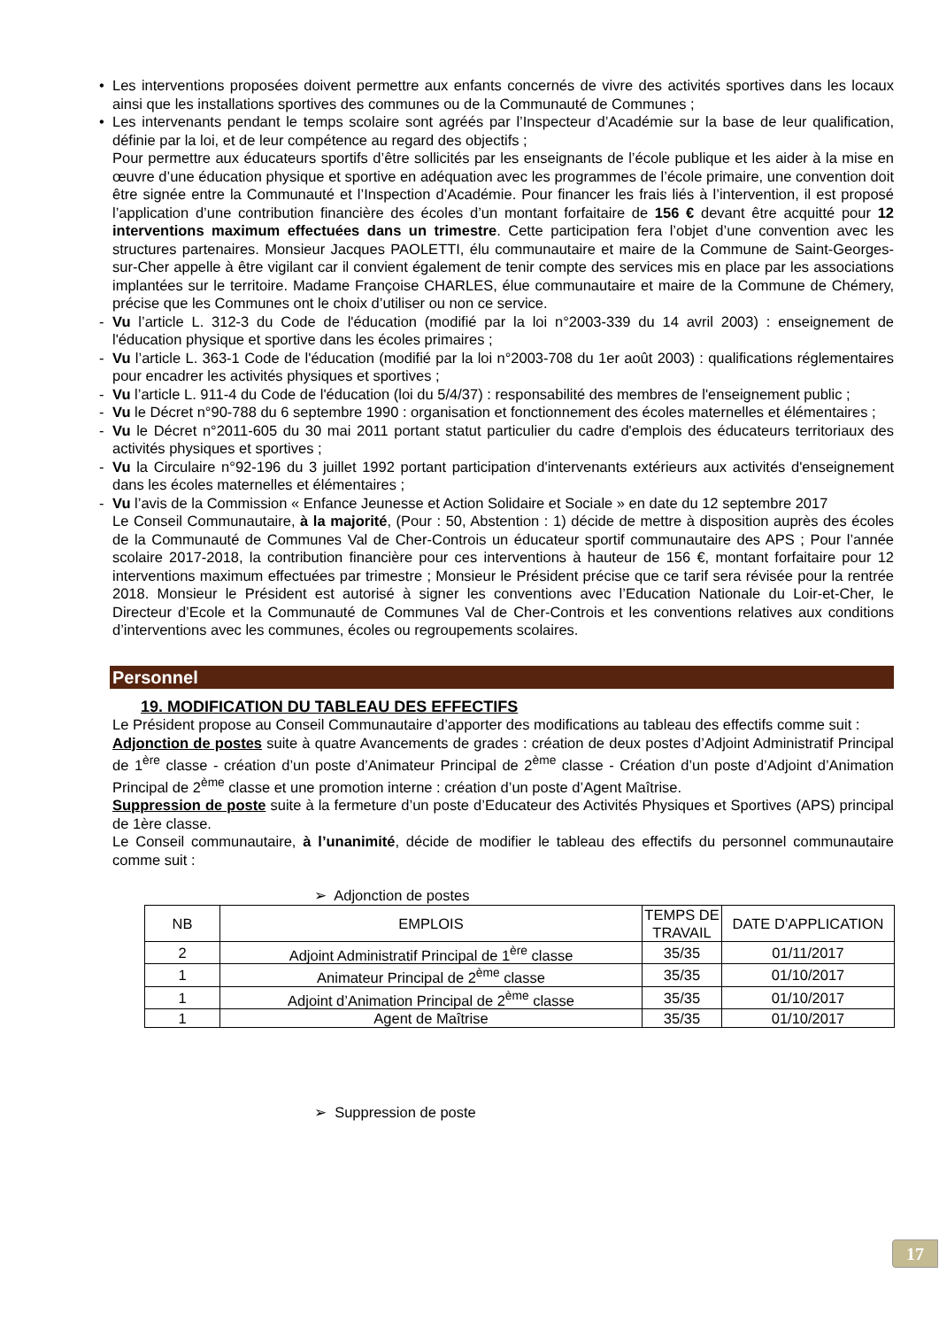• Les interventions proposées doivent permettre aux enfants concernés de vivre des activités sportives dans les locaux ainsi que les installations sportives des communes ou de la Communauté de Communes ;
• Les intervenants pendant le temps scolaire sont agréés par l’Inspecteur d’Académie sur la base de leur qualification, définie par la loi, et de leur compétence au regard des objectifs ;
Pour permettre aux éducateurs sportifs d’être sollicités par les enseignants de l’école publique et les aider à la mise en œuvre d’une éducation physique et sportive en adéquation avec les programmes de l’école primaire, une convention doit être signée entre la Communauté et l’Inspection d’Académie. Pour financer les frais liés à l’intervention, il est proposé l’application d’une contribution financière des écoles d’un montant forfaitaire de 156 € devant être acquitté pour 12 interventions maximum effectuées dans un trimestre. Cette participation fera l’objet d’une convention avec les structures partenaires. Monsieur Jacques PAOLETTI, élu communautaire et maire de la Commune de Saint-Georges-sur-Cher appelle à être vigilant car il convient également de tenir compte des services mis en place par les associations implantées sur le territoire. Madame Françoise CHARLES, élue communautaire et maire de la Commune de Chémery, précise que les Communes ont le choix d’utiliser ou non ce service.
- Vu l’article L. 312-3 du Code de l'éducation (modifié par la loi n°2003-339 du 14 avril 2003) : enseignement de l'éducation physique et sportive dans les écoles primaires ;
- Vu l’article L. 363-1 Code de l'éducation (modifié par la loi n°2003-708 du 1er août 2003) : qualifications réglementaires pour encadrer les activités physiques et sportives ;
- Vu l’article L. 911-4 du Code de l'éducation (loi du 5/4/37) : responsabilité des membres de l'enseignement public ;
- Vu le Décret n°90-788 du 6 septembre 1990 : organisation et fonctionnement des écoles maternelles et élémentaires ;
- Vu le Décret n°2011-605 du 30 mai 2011 portant statut particulier du cadre d'emplois des éducateurs territoriaux des activités physiques et sportives ;
- Vu la Circulaire n°92-196 du 3 juillet 1992 portant participation d'intervenants extérieurs aux activités d'enseignement dans les écoles maternelles et élémentaires ;
- Vu l’avis de la Commission « Enfance Jeunesse et Action Solidaire et Sociale » en date du 12 septembre 2017
Le Conseil Communautaire, à la majorité, (Pour : 50, Abstention : 1) décide de mettre à disposition auprès des écoles de la Communauté de Communes Val de Cher-Controis un éducateur sportif communautaire des APS ; Pour l’année scolaire 2017-2018, la contribution financière pour ces interventions à hauteur de 156 €, montant forfaitaire pour 12 interventions maximum effectuées par trimestre ; Monsieur le Président précise que ce tarif sera révisée pour la rentrée 2018. Monsieur le Président est autorisé à signer les conventions avec l’Education Nationale du Loir-et-Cher, le Directeur d’Ecole et la Communauté de Communes Val de Cher-Controis et les conventions relatives aux conditions d’interventions avec les communes, écoles ou regroupements scolaires.
Personnel
19. MODIFICATION DU TABLEAU DES EFFECTIFS
Le Président propose au Conseil Communautaire d’apporter des modifications au tableau des effectifs comme suit :
Adjonction de postes suite à quatre Avancements de grades : création de deux postes d’Adjoint Administratif Principal de 1<sup>ère</sup> classe - création d’un poste d’Animateur Principal de 2<sup>ème</sup> classe - Création d’un poste d’Adjoint d’Animation Principal de 2<sup>ème</sup> classe et une promotion interne : création d’un poste d’Agent Maîtrise.
Suppression de poste suite à la fermeture d’un poste d’Educateur des Activités Physiques et Sportives (APS) principal de 1ère classe.
Le Conseil communautaire, à l’unanimité, décide de modifier le tableau des effectifs du personnel communautaire comme suit :
➢ Adjonction de postes
| NB | EMPLOIS | TEMPS DE TRAVAIL | DATE D’APPLICATION |
| 2 | Adjoint Administratif Principal de 1<sup>ère</sup> classe | 35/35 | 01/11/2017 |
| 1 | Animateur Principal de 2<sup>ème</sup> classe | 35/35 | 01/10/2017 |
| 1 | Adjoint d’Animation Principal de 2<sup>ème</sup> classe | 35/35 | 01/10/2017 |
| 1 | Agent de Maîtrise | 35/35 | 01/10/2017 |
➢ Suppression de poste
17